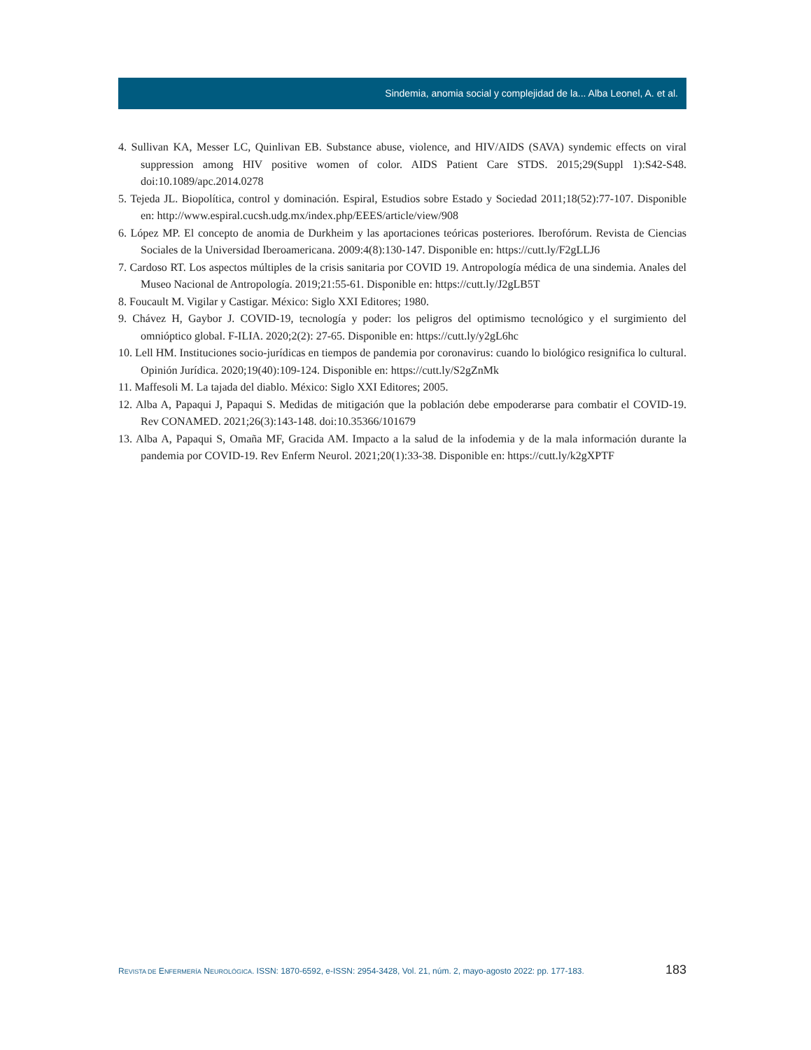Sindemia, anomia social y complejidad de la... Alba Leonel, A. et al.
4. Sullivan KA, Messer LC, Quinlivan EB. Substance abuse, violence, and HIV/AIDS (SAVA) syndemic effects on viral suppression among HIV positive women of color. AIDS Patient Care STDS. 2015;29(Suppl 1):S42-S48. doi:10.1089/apc.2014.0278
5. Tejeda JL. Biopolítica, control y dominación. Espiral, Estudios sobre Estado y Sociedad 2011;18(52):77-107. Disponible en: http://www.espiral.cucsh.udg.mx/index.php/EEES/article/view/908
6. López MP. El concepto de anomia de Durkheim y las aportaciones teóricas posteriores. Iberofórum. Revista de Ciencias Sociales de la Universidad Iberoamericana. 2009:4(8):130-147. Disponible en: https://cutt.ly/F2gLLJ6
7. Cardoso RT. Los aspectos múltiples de la crisis sanitaria por COVID 19. Antropología médica de una sindemia. Anales del Museo Nacional de Antropología. 2019;21:55-61. Disponible en: https://cutt.ly/J2gLB5T
8. Foucault M. Vigilar y Castigar. México: Siglo XXI Editores; 1980.
9. Chávez H, Gaybor J. COVID-19, tecnología y poder: los peligros del optimismo tecnológico y el surgimiento del omnióptico global. F-ILIA. 2020;2(2): 27-65. Disponible en: https://cutt.ly/y2gL6hc
10. Lell HM. Instituciones socio-jurídicas en tiempos de pandemia por coronavirus: cuando lo biológico resignifica lo cultural. Opinión Jurídica. 2020;19(40):109-124. Disponible en: https://cutt.ly/S2gZnMk
11. Maffesoli M. La tajada del diablo. México: Siglo XXI Editores; 2005.
12. Alba A, Papaqui J, Papaqui S. Medidas de mitigación que la población debe empoderarse para combatir el COVID-19. Rev CONAMED. 2021;26(3):143-148. doi:10.35366/101679
13. Alba A, Papaqui S, Omaña MF, Gracida AM. Impacto a la salud de la infodemia y de la mala información durante la pandemia por COVID-19. Rev Enferm Neurol. 2021;20(1):33-38. Disponible en: https://cutt.ly/k2gXPTF
REVISTA DE ENFERMERÍA NEUROLÓGICA. ISSN: 1870-6592, e-ISSN: 2954-3428, Vol. 21, núm. 2, mayo-agosto 2022: pp. 177-183. 183